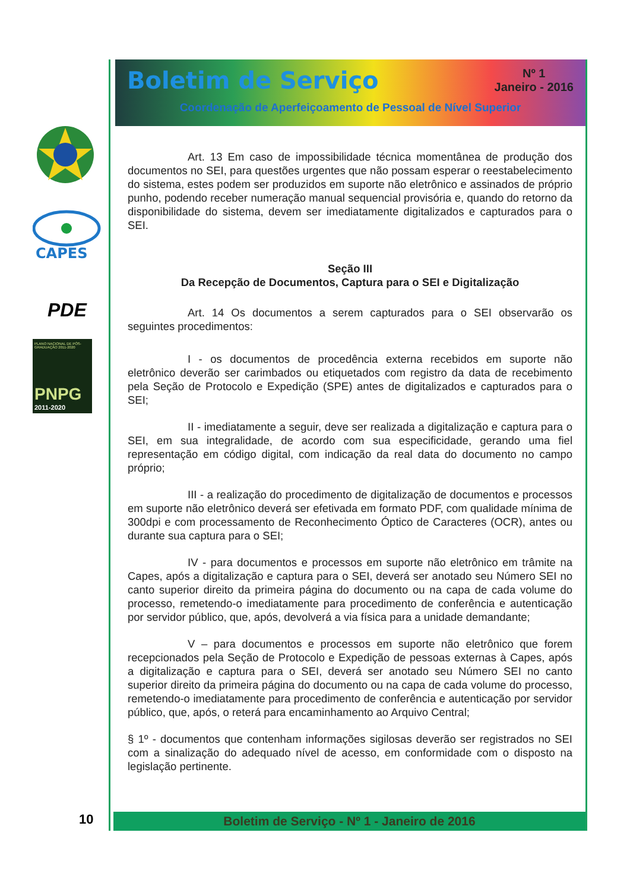CAPES
PDE
PLANO NACIONAL DE PÓS-GRADUAÇÃO 2011-2020
PNPG
2011-2020
Boletim de Serviço
Nº 1
Janeiro - 2016
Coordenação de Aperfeiçoamento de Pessoal de Nível Superior
Art. 13 Em caso de impossibilidade técnica momentânea de produção dos documentos no SEI, para questões urgentes que não possam esperar o reestabelecimento do sistema, estes podem ser produzidos em suporte não eletrônico e assinados de próprio punho, podendo receber numeração manual sequencial provisória e, quando do retorno da disponibilidade do sistema, devem ser imediatamente digitalizados e capturados para o SEI.
Seção III
Da Recepção de Documentos, Captura para o SEI e Digitalização
Art. 14 Os documentos a serem capturados para o SEI observarão os seguintes procedimentos:
I - os documentos de procedência externa recebidos em suporte não eletrônico deverão ser carimbados ou etiquetados com registro da data de recebimento pela Seção de Protocolo e Expedição (SPE) antes de digitalizados e capturados para o SEI;
II - imediatamente a seguir, deve ser realizada a digitalização e captura para o SEI, em sua integralidade, de acordo com sua especificidade, gerando uma fiel representação em código digital, com indicação da real data do documento no campo próprio;
III - a realização do procedimento de digitalização de documentos e processos em suporte não eletrônico deverá ser efetivada em formato PDF, com qualidade mínima de 300dpi e com processamento de Reconhecimento Óptico de Caracteres (OCR), antes ou durante sua captura para o SEI;
IV - para documentos e processos em suporte não eletrônico em trâmite na Capes, após a digitalização e captura para o SEI, deverá ser anotado seu Número SEI no canto superior direito da primeira página do documento ou na capa de cada volume do processo, remetendo-o imediatamente para procedimento de conferência e autenticação por servidor público, que, após, devolverá a via física para a unidade demandante;
V – para documentos e processos em suporte não eletrônico que forem recepcionados pela Seção de Protocolo e Expedição de pessoas externas à Capes, após a digitalização e captura para o SEI, deverá ser anotado seu Número SEI no canto superior direito da primeira página do documento ou na capa de cada volume do processo, remetendo-o imediatamente para procedimento de conferência e autenticação por servidor público, que, após, o reterá para encaminhamento ao Arquivo Central;
§ 1º - documentos que contenham informações sigilosas deverão ser registrados no SEI com a sinalização do adequado nível de acesso, em conformidade com o disposto na legislação pertinente.
Boletim de Serviço - Nº 1 - Janeiro de 2016
10